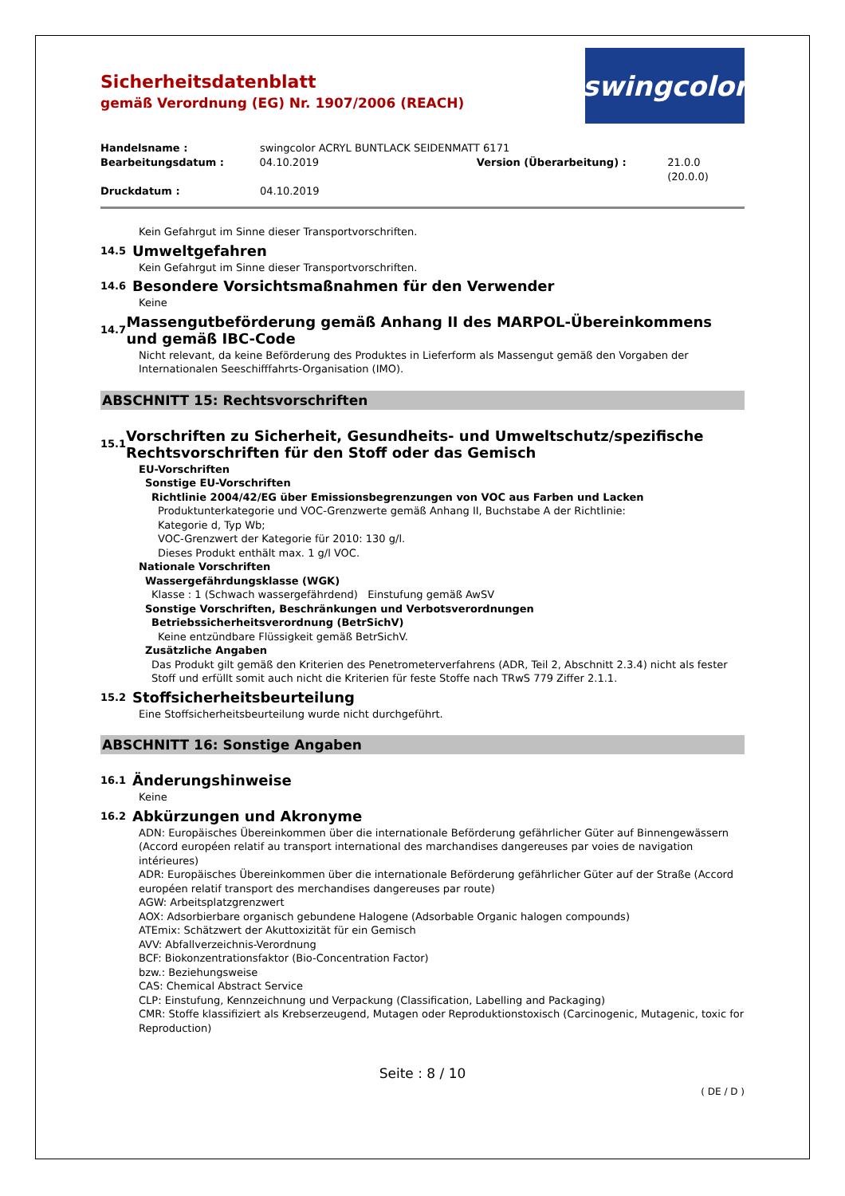Sicherheitsdatenblatt
gemäß Verordnung (EG) Nr. 1907/2006 (REACH)
swingcolor
Handelsname : swingcolor ACRYL BUNTLACK SEIDENMATT 6171
Bearbeitungsdatum : 04.10.2019 Version (Überarbeitung) : 21.0.0 (20.0.0)
Druckdatum : 04.10.2019
Kein Gefahrgut im Sinne dieser Transportvorschriften.
14.5 Umweltgefahren
Kein Gefahrgut im Sinne dieser Transportvorschriften.
14.6 Besondere Vorsichtsmaßnahmen für den Verwender
Keine
14.7 Massengutbeförderung gemäß Anhang II des MARPOL-Übereinkommens und gemäß IBC-Code
Nicht relevant, da keine Beförderung des Produktes in Lieferform als Massengut gemäß den Vorgaben der Internationalen Seeschifffahrts-Organisation (IMO).
ABSCHNITT 15: Rechtsvorschriften
15.1 Vorschriften zu Sicherheit, Gesundheits- und Umweltschutz/spezifische Rechtsvorschriften für den Stoff oder das Gemisch
EU-Vorschriften
Sonstige EU-Vorschriften
Richtlinie 2004/42/EG über Emissionsbegrenzungen von VOC aus Farben und Lacken
Produktunterkategorie und VOC-Grenzwerte gemäß Anhang II, Buchstabe A der Richtlinie:
Kategorie d, Typ Wb;
VOC-Grenzwert der Kategorie für 2010: 130 g/l.
Dieses Produkt enthält max. 1 g/l VOC.
Nationale Vorschriften
Wassergefährdungsklasse (WGK)
Klasse : 1 (Schwach wassergefährdend) Einstufung gemäß AwSV
Sonstige Vorschriften, Beschränkungen und Verbotsverordnungen
Betriebssicherheitsverordnung (BetrSichV)
Keine entzündbare Flüssigkeit gemäß BetrSichV.
Zusätzliche Angaben
Das Produkt gilt gemäß den Kriterien des Penetrometerverfahrens (ADR, Teil 2, Abschnitt 2.3.4) nicht als fester Stoff und erfüllt somit auch nicht die Kriterien für feste Stoffe nach TRwS 779 Ziffer 2.1.1.
15.2 Stoffsicherheitsbeurteilung
Eine Stoffsicherheitsbeurteilung wurde nicht durchgeführt.
ABSCHNITT 16: Sonstige Angaben
16.1 Änderungshinweise
Keine
16.2 Abkürzungen und Akronyme
ADN: Europäisches Übereinkommen über die internationale Beförderung gefährlicher Güter auf Binnengewässern (Accord européen relatif au transport international des marchandises dangereuses par voies de navigation intérieures)
ADR: Europäisches Übereinkommen über die internationale Beförderung gefährlicher Güter auf der Straße (Accord européen relatif transport des merchandises dangereuses par route)
AGW: Arbeitsplatzgrenzwert
AOX: Adsorbierbare organisch gebundene Halogene (Adsorbable Organic halogen compounds)
ATEmix: Schätzwert der Akuttoxizität für ein Gemisch
AVV: Abfallverzeichnis-Verordnung
BCF: Biokonzentrationsfaktor (Bio-Concentration Factor)
bzw.: Beziehungsweise
CAS: Chemical Abstract Service
CLP: Einstufung, Kennzeichnung und Verpackung (Classification, Labelling and Packaging)
CMR: Stoffe klassifiziert als Krebserzeugend, Mutagen oder Reproduktionstoxisch (Carcinogenic, Mutagenic, toxic for Reproduction)
Seite : 8 / 10
( DE / D )